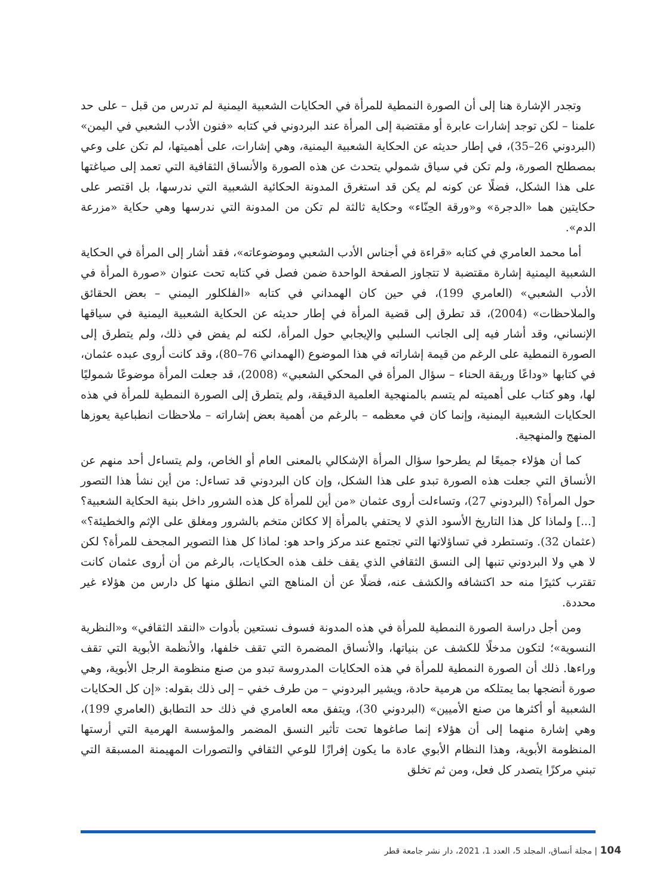وتجدر الإشارة هنا إلى أن الصورة النمطية للمرأة في الحكايات الشعبية اليمنية لم تدرس من قبل – على حد علمنا – لكن توجد إشارات عابرة أو مقتضبة إلى المرأة عند البردوني في كتابه «فنون الأدب الشعبي في اليمن» (البردوني 26–35)، في إطار حديثه عن الحكاية الشعبية اليمنية، وهي إشارات، على أهميتها، لم تكن على وعي بمصطلح الصورة، ولم تكن في سياق شمولي يتحدث عن هذه الصورة والأنساق الثقافية التي تعمد إلى صياغتها على هذا الشكل، فضلًا عن كونه لم يكن قد استغرق المدونة الحكائية الشعبية التي ندرسها، بل اقتصر على حكايتين هما «الدجرة» و«ورقة الحِنّاء» وحكاية ثالثة لم تكن من المدونة التي ندرسها وهي حكاية «مزرعة الدم».
أما محمد العامري في كتابه «قراءة في أجناس الأدب الشعبي وموضوعاته»، فقد أشار إلى المرأة في الحكاية الشعبية اليمنية إشارة مقتضبة لا تتجاوز الصفحة الواحدة ضمن فصل في كتابه تحت عنوان «صورة المرأة في الأدب الشعبي» (العامري 199)، في حين كان الهمداني في كتابه «الفلكلور اليمني – بعض الحقائق والملاحظات» (2004)، قد تطرق إلى قضية المرأة في إطار حديثه عن الحكاية الشعبية اليمنية في سياقها الإنساني، وقد أشار فيه إلى الجانب السلبي والإيجابي حول المرأة، لكنه لم يفض في ذلك، ولم يتطرق إلى الصورة النمطية على الرغم من قيمة إشاراته في هذا الموضوع (الهمداني 76–80)، وقد كانت أروى عبده عثمان، في كتابها «وداعًا وريقة الحناء – سؤال المرأة في المحكي الشعبي» (2008)، قد جعلت المرأة موضوعًا شموليًا لها، وهو كتاب على أهميته لم يتسم بالمنهجية العلمية الدقيقة، ولم يتطرق إلى الصورة النمطية للمرأة في هذه الحكايات الشعبية اليمنية، وإنما كان في معظمه – بالرغم من أهمية بعض إشاراته – ملاحظات انطباعية يعوزها المنهج والمنهجية.
كما أن هؤلاء جميعًا لم يطرحوا سؤال المرأة الإشكالي بالمعنى العام أو الخاص، ولم يتساءل أحد منهم عن الأنساق التي جعلت هذه الصورة تبدو على هذا الشكل، وإن كان البردوني قد تساءل: من أين نشأ هذا التصور حول المرأة؟ (البردوني 27)، وتساءلت أروى عثمان «من أين للمرأة كل هذه الشرور داخل بنية الحكاية الشعبية؟ [...] ولماذا كل هذا التاريخ الأسود الذي لا يحتفي بالمرأة إلا ككائن متخم بالشرور ومغلق على الإثم والخطيئة؟» (عثمان 32). وتستطرد في تساؤلاتها التي تجتمع عند مركز واحد هو: لماذا كل هذا التصوير المجحف للمرأة؟ لكن لا هي ولا البردوني تنبها إلى النسق الثقافي الذي يقف خلف هذه الحكايات، بالرغم من أن أروى عثمان كانت تقترب كثيرًا منه حد اكتشافه والكشف عنه، فضلًا عن أن المناهج التي انطلق منها كل دارس من هؤلاء غير محددة.
ومن أجل دراسة الصورة النمطية للمرأة في هذه المدونة فسوف نستعين بأدوات «النقد الثقافي» و«النظرية النسوية»؛ لتكون مدخلًا للكشف عن بنياتها، والأنساق المضمرة التي تقف خلفها، والأنظمة الأبوية التي تقف وراءها. ذلك أن الصورة النمطية للمرأة في هذه الحكايات المدروسة تبدو من صنع منظومة الرجل الأبوية، وهي صورة أنضجها بما يمتلكه من هرمية حادة، ويشير البردوني – من طرف خفي – إلى ذلك بقوله: «إن كل الحكايات الشعبية أو أكثرها من صنع الأميين» (البردوني 30)، ويتفق معه العامري في ذلك حد التطابق (العامري 199)، وهي إشارة منهما إلى أن هؤلاء إنما صاغوها تحت تأثير النسق المضمر والمؤسسة الهرمية التي أرستها المنظومة الأبوية، وهذا النظام الأبوي عادة ما يكون إفرازًا للوعي الثقافي والتصورات المهيمنة المسبقة التي تبني مركزًا يتصدر كل فعل، ومن ثم تخلق
104 | مجلة أنساق، المجلد 5، العدد 1، 2021، دار نشر جامعة قطر